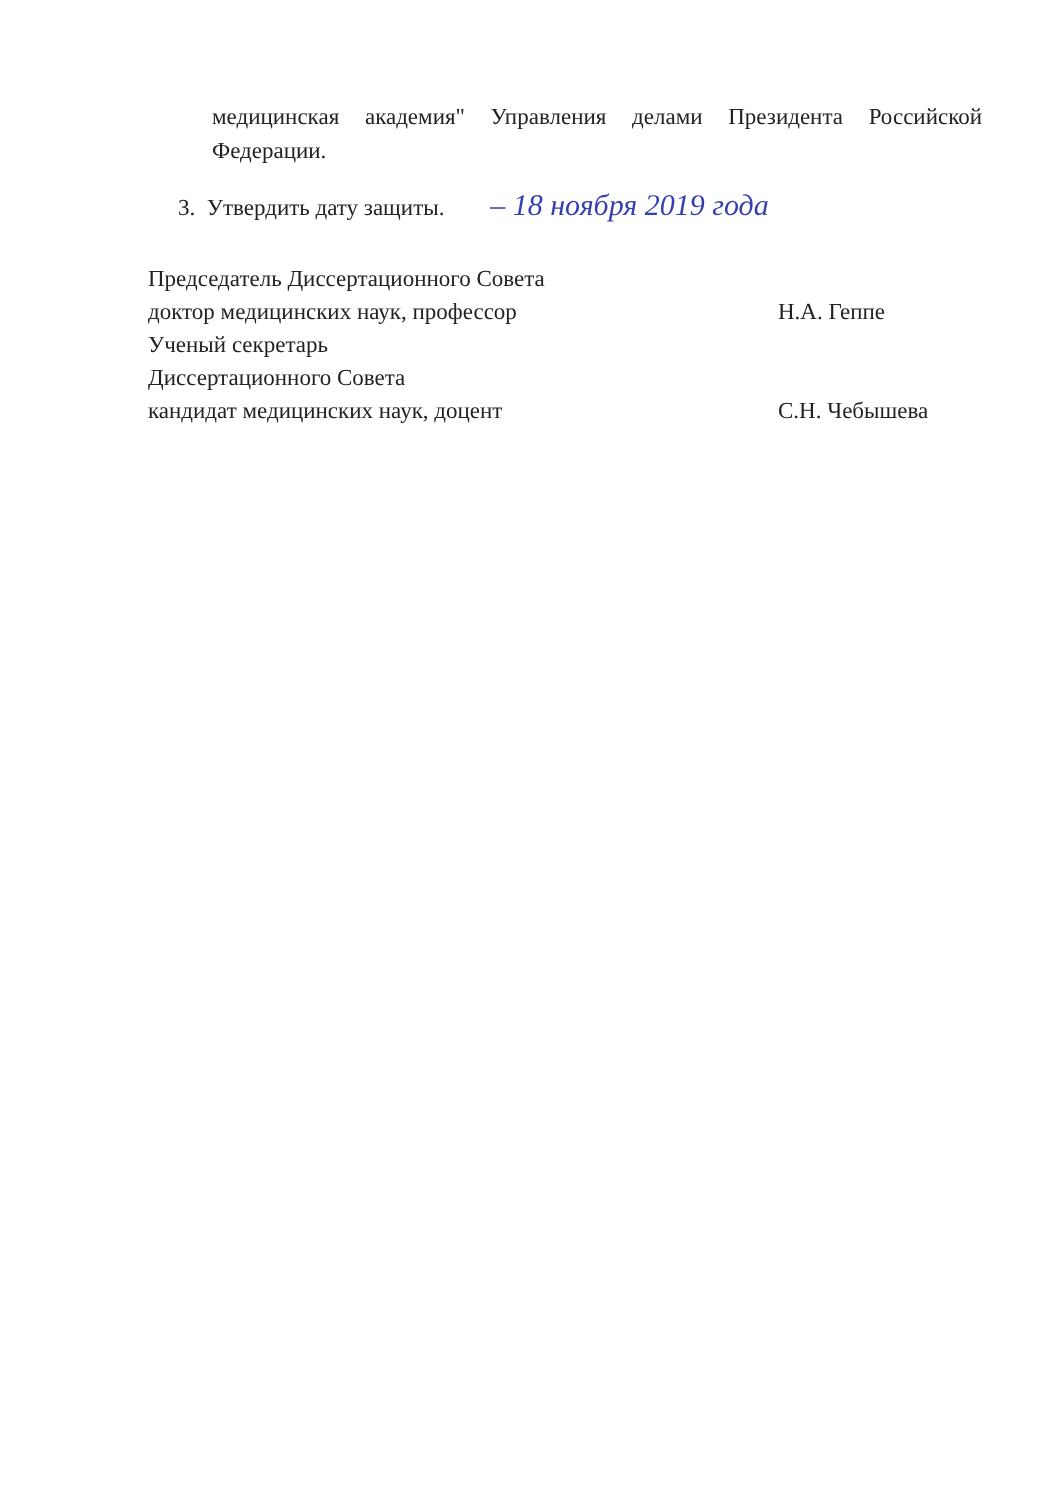медицинская академия" Управления делами Президента Российской Федерации.
3. Утвердить дату защиты. – 18 ноября 2019 года
Председатель Диссертационного Совета
доктор медицинских наук, профессор Н.А. Геппе
Ученый секретарь
Диссертационного Совета
кандидат медицинских наук, доцент С.Н. Чебышева